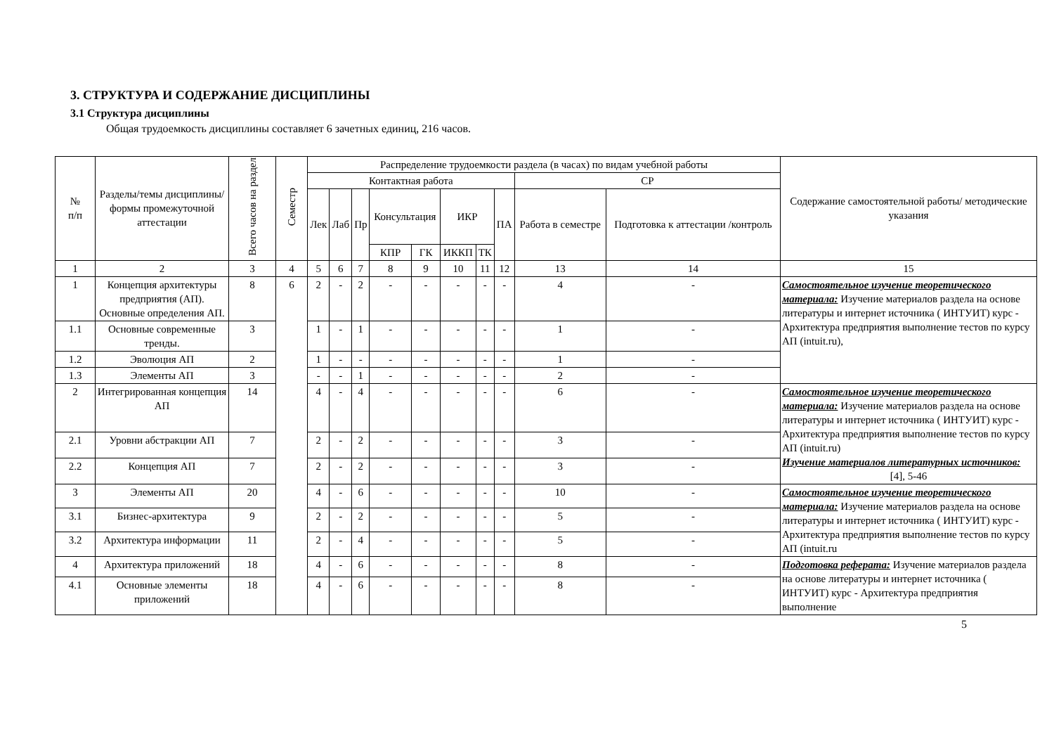3. СТРУКТУРА И СОДЕРЖАНИЕ ДИСЦИПЛИНЫ
3.1 Структура дисциплины
Общая трудоемкость дисциплины составляет 6 зачетных единиц, 216 часов.
| № п/п | Разделы/темы дисциплины/формы промежуточной аттестации | Всего часов на раздел | Семестр | Распределение трудоемкости раздела (в часах) по видам учебной работы | | | | | | | | | | Содержание самостоятельной работы/ методические указания |
| --- | --- | --- | --- | --- | --- | --- | --- | --- | --- | --- | --- | --- | --- | --- |
| | | | | Контактная работа | | | | | | | | СР | | |
| | | | | Лек | Лаб | Пр | Консультация | | ИКР | | ПА | Работа в семестре | Подготовка к аттестации /контроль | |
| | | | | | | | КПР | ГК | ИККП | ТК | | | | |
| 1 | 2 | 3 | 4 | 5 | 6 | 7 | 8 | 9 | 10 | 11 | 12 | 13 | 14 | 15 |
| 1 | Концепция архитектуры предприятия (АП). Основные определения АП. | 8 | 6 | 2 | - | 2 | - | - | - | - | - | 4 | - | Самостоятельное изучение теоретического материала: Изучение материалов раздела на основе литературы и интернет источника ( ИНТУИТ) курс - Архитектура предприятия выполнение тестов по курсу АП (intuit.ru), |
| 1.1 | Основные современные тренды. | 3 | | 1 | - | 1 | - | - | - | - | - | 1 | - | |
| 1.2 | Эволюция АП | 2 | | 1 | - | - | - | - | - | - | - | 1 | - | |
| 1.3 | Элементы АП | 3 | | - | - | 1 | - | - | - | - | - | 2 | - | |
| 2 | Интегрированная концепция АП | 14 | | 4 | - | 4 | - | - | - | - | - | 6 | - | Самостоятельное изучение теоретического материала: Изучение материалов раздела на основе литературы и интернет источника ( ИНТУИТ) курс - Архитектура предприятия выполнение тестов по курсу АП (intuit.ru) Изучение материалов литературных источников: [4], 5-46 |
| 2.1 | Уровни абстракции АП | 7 | | 2 | - | 2 | - | - | - | - | - | 3 | - | |
| 2.2 | Концепция АП | 7 | | 2 | - | 2 | - | - | - | - | - | 3 | - | |
| 3 | Элементы АП | 20 | | 4 | - | 6 | - | - | - | - | - | 10 | - | Самостоятельное изучение теоретического материала: Изучение материалов раздела на основе литературы и интернет источника ( ИНТУИТ) курс - Архитектура предприятия выполнение тестов по курсу АП (intuit.ru |
| 3.1 | Бизнес-архитектура | 9 | | 2 | - | 2 | - | - | - | - | - | 5 | - | |
| 3.2 | Архитектура информации | 11 | | 2 | - | 4 | - | - | - | - | - | 5 | - | |
| 4 | Архитектура приложений | 18 | | 4 | - | 6 | - | - | - | - | - | 8 | - | Подготовка реферата: Изучение материалов раздела на основе литературы и интернет источника ( ИНТУИТ) курс - Архитектура предприятия выполнение |
| 4.1 | Основные элементы приложений | 18 | | 4 | - | 6 | - | - | - | - | - | 8 | - | |
5